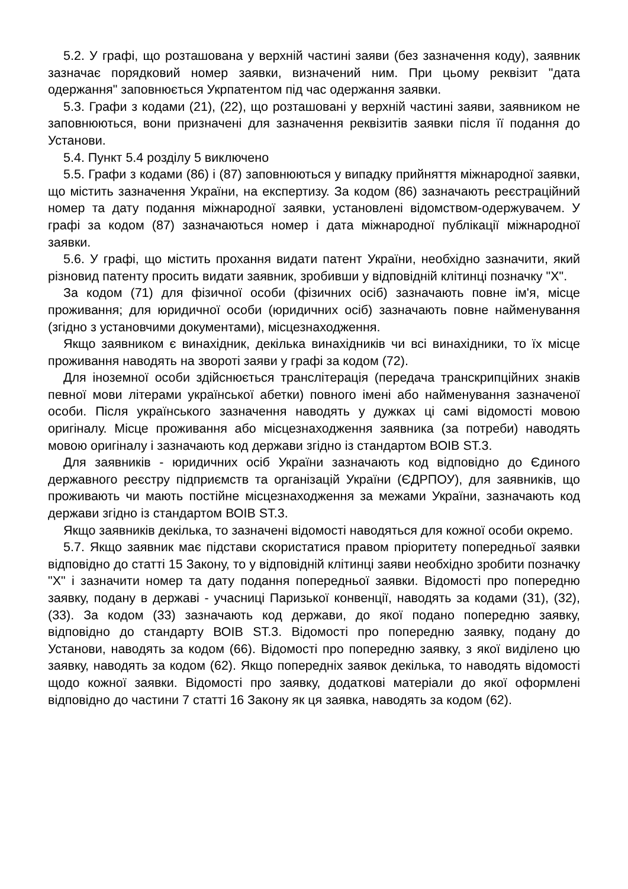5.2. У графі, що розташована у верхній частині заяви (без зазначення коду), заявник зазначає порядковий номер заявки, визначений ним. При цьому реквізит "дата одержання" заповнюється Укрпатентом під час одержання заявки.
5.3. Графи з кодами (21), (22), що розташовані у верхній частині заяви, заявником не заповнюються, вони призначені для зазначення реквізитів заявки після її подання до Установи.
5.4. Пункт 5.4 розділу 5 виключено
5.5. Графи з кодами (86) і (87) заповнюються у випадку прийняття міжнародної заявки, що містить зазначення України, на експертизу. За кодом (86) зазначають реєстраційний номер та дату подання міжнародної заявки, установлені відомством-одержувачем. У графі за кодом (87) зазначаються номер і дата міжнародної публікації міжнародної заявки.
5.6. У графі, що містить прохання видати патент України, необхідно зазначити, який різновид патенту просить видати заявник, зробивши у відповідній клітинці позначку "Х".
За кодом (71) для фізичної особи (фізичних осіб) зазначають повне ім'я, місце проживання; для юридичної особи (юридичних осіб) зазначають повне найменування (згідно з установчими документами), місцезнаходження.
Якщо заявником є винахідник, декілька винахідників чи всі винахідники, то їх місце проживання наводять на звороті заяви у графі за кодом (72).
Для іноземної особи здійснюється транслітерація (передача транскрипційних знаків певної мови літерами української абетки) повного імені або найменування зазначеної особи. Після українського зазначення наводять у дужках ці самі відомості мовою оригіналу. Місце проживання або місцезнаходження заявника (за потреби) наводять мовою оригіналу і зазначають код держави згідно із стандартом ВОІВ ST.3.
Для заявників - юридичних осіб України зазначають код відповідно до Єдиного державного реєстру підприємств та організацій України (ЄДРПОУ), для заявників, що проживають чи мають постійне місцезнаходження за межами України, зазначають код держави згідно із стандартом ВОІВ ST.3.
Якщо заявників декілька, то зазначені відомості наводяться для кожної особи окремо.
5.7. Якщо заявник має підстави скористатися правом пріоритету попередньої заявки відповідно до статті 15 Закону, то у відповідній клітинці заяви необхідно зробити позначку "Х" і зазначити номер та дату подання попередньої заявки. Відомості про попередню заявку, подану в державі - учасниці Паризької конвенції, наводять за кодами (31), (32), (33). За кодом (33) зазначають код держави, до якої подано попередню заявку, відповідно до стандарту ВОІВ ST.3. Відомості про попередню заявку, подану до Установи, наводять за кодом (66). Відомості про попередню заявку, з якої виділено цю заявку, наводять за кодом (62). Якщо попередніх заявок декілька, то наводять відомості щодо кожної заявки. Відомості про заявку, додаткові матеріали до якої оформлені відповідно до частини 7 статті 16 Закону як ця заявка, наводять за кодом (62).